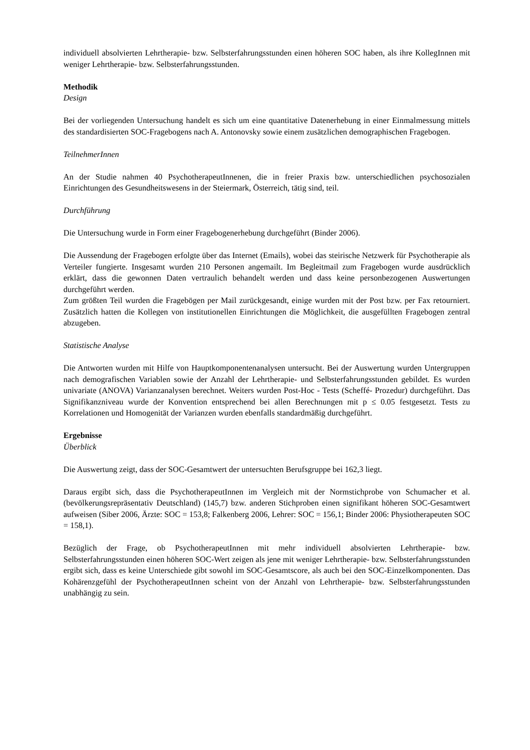individuell absolvierten Lehrtherapie- bzw. Selbsterfahrungsstunden einen höheren SOC haben, als ihre KollegInnen mit weniger Lehrtherapie- bzw. Selbsterfahrungsstunden.
Methodik
Design
Bei der vorliegenden Untersuchung handelt es sich um eine quantitative Datenerhebung in einer Einmalmessung mittels des standardisierten SOC-Fragebogens nach A. Antonovsky sowie einem zusätzlichen demographischen Fragebogen.
TeilnehmerInnen
An der Studie nahmen 40 PsychotherapeutInnenen, die in freier Praxis bzw. unterschiedlichen psychosozialen Einrichtungen des Gesundheitswesens in der Steiermark, Österreich, tätig sind, teil.
Durchführung
Die Untersuchung wurde in Form einer Fragebogenerhebung durchgeführt (Binder 2006).
Die Aussendung der Fragebogen erfolgte über das Internet (Emails), wobei das steirische Netzwerk für Psychotherapie als Verteiler fungierte. Insgesamt wurden 210 Personen angemailt. Im Begleitmail zum Fragebogen wurde ausdrücklich erklärt, dass die gewonnen Daten vertraulich behandelt werden und dass keine personbezogenen Auswertungen durchgeführt werden.
Zum größten Teil wurden die Fragebögen per Mail zurückgesandt, einige wurden mit der Post bzw. per Fax retourniert. Zusätzlich hatten die Kollegen von institutionellen Einrichtungen die Möglichkeit, die ausgefüllten Fragebogen zentral abzugeben.
Statistische Analyse
Die Antworten wurden mit Hilfe von Hauptkomponentenanalysen untersucht. Bei der Auswertung wurden Untergruppen nach demografischen Variablen sowie der Anzahl der Lehrtherapie- und Selbsterfahrungsstunden gebildet. Es wurden univariate (ANOVA) Varianzanalysen berechnet. Weiters wurden Post-Hoc - Tests (Scheffé- Prozedur) durchgeführt. Das Signifikanzniveau wurde der Konvention entsprechend bei allen Berechnungen mit p ≤ 0.05 festgesetzt. Tests zu Korrelationen und Homogenität der Varianzen wurden ebenfalls standardmäßig durchgeführt.
Ergebnisse
Überblick
Die Auswertung zeigt, dass der SOC-Gesamtwert der untersuchten Berufsgruppe bei 162,3 liegt.
Daraus ergibt sich, dass die PsychotherapeutInnen im Vergleich mit der Normstichprobe von Schumacher et al. (bevölkerungsrepräsentativ Deutschland) (145,7) bzw. anderen Stichproben einen signifikant höheren SOC-Gesamtwert aufweisen (Siber 2006, Ärzte: SOC = 153,8; Falkenberg 2006, Lehrer: SOC = 156,1; Binder 2006: Physiotherapeuten SOC = 158,1).
Bezüglich der Frage, ob PsychotherapeutInnen mit mehr individuell absolvierten Lehrtherapie- bzw. Selbsterfahrungsstunden einen höheren SOC-Wert zeigen als jene mit weniger Lehrtherapie- bzw. Selbsterfahrungsstunden ergibt sich, dass es keine Unterschiede gibt sowohl im SOC-Gesamtscore, als auch bei den SOC-Einzelkomponenten. Das Kohärenzgefühl der PsychotherapeutInnen scheint von der Anzahl von Lehrtherapie- bzw. Selbsterfahrungsstunden unabhängig zu sein.